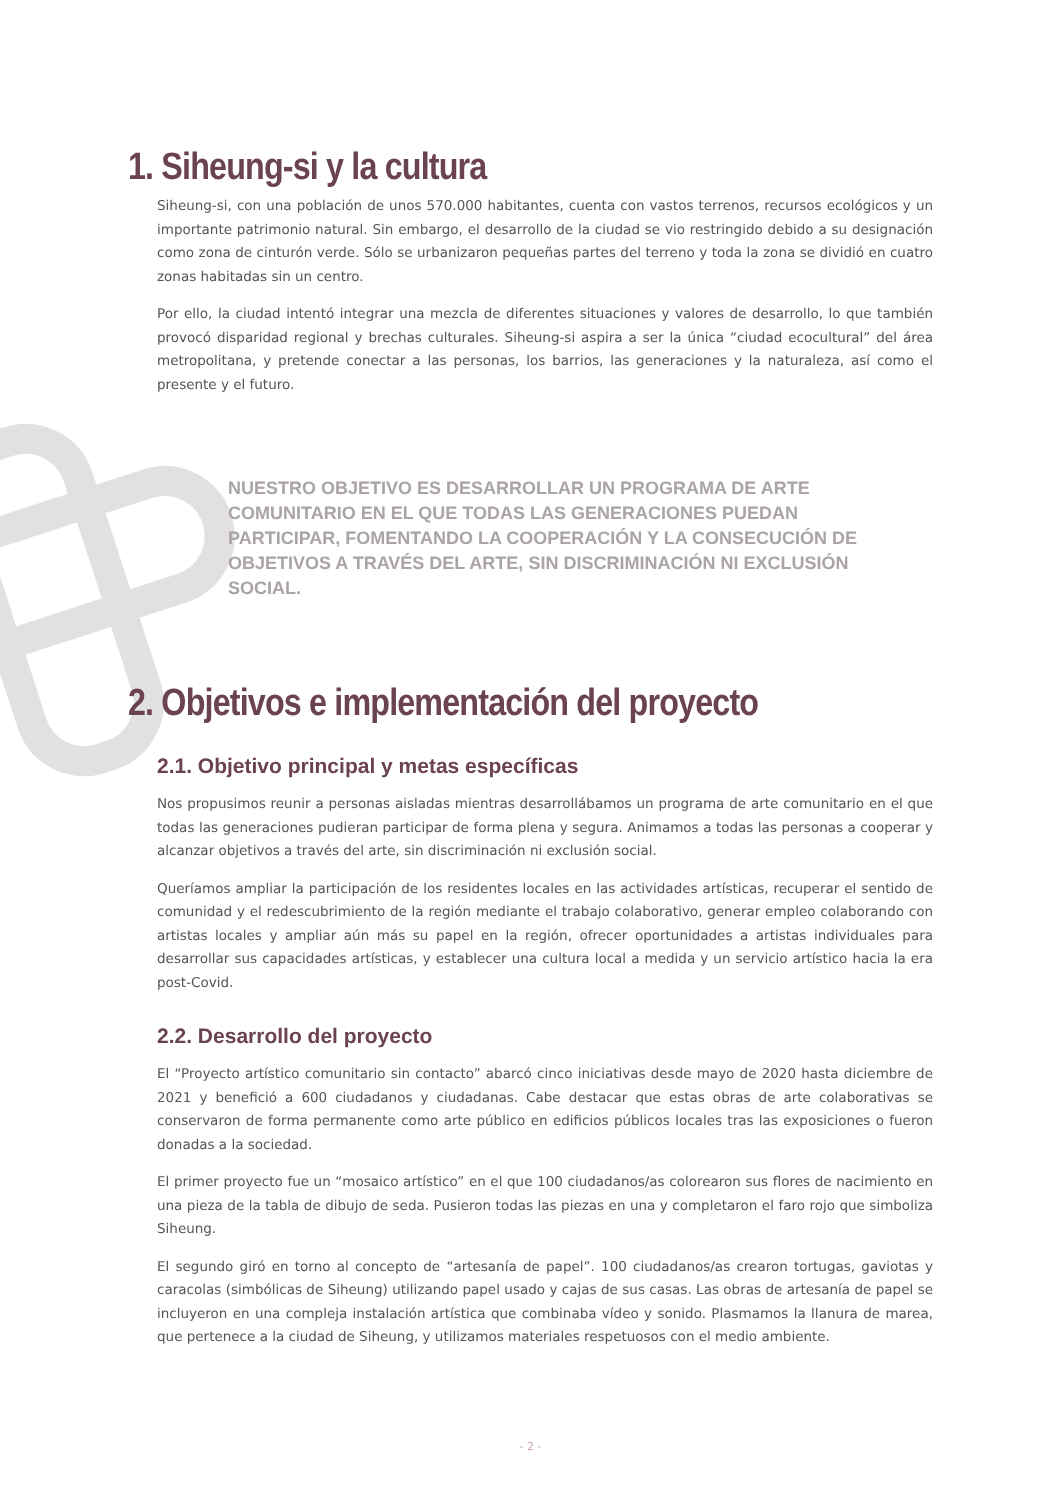1. Siheung-si y la cultura
Siheung-si, con una población de unos 570.000 habitantes, cuenta con vastos terrenos, recursos ecológicos y un importante patrimonio natural. Sin embargo, el desarrollo de la ciudad se vio restringido debido a su designación como zona de cinturón verde. Sólo se urbanizaron pequeñas partes del terreno y toda la zona se dividió en cuatro zonas habitadas sin un centro.
Por ello, la ciudad intentó integrar una mezcla de diferentes situaciones y valores de desarrollo, lo que también provocó disparidad regional y brechas culturales. Siheung-si aspira a ser la única “ciudad ecocultural” del área metropolitana, y pretende conectar a las personas, los barrios, las generaciones y la naturaleza, así como el presente y el futuro.
NUESTRO OBJETIVO ES DESARROLLAR UN PROGRAMA DE ARTE COMUNITARIO EN EL QUE TODAS LAS GENERACIONES PUEDAN PARTICIPAR, FOMENTANDO LA COOPERACIÓN Y LA CONSECUCIÓN DE OBJETIVOS A TRAVÉS DEL ARTE, SIN DISCRIMINACIÓN NI EXCLUSIÓN SOCIAL.
2. Objetivos e implementación del proyecto
2.1. Objetivo principal y metas específicas
Nos propusimos reunir a personas aisladas mientras desarrollábamos un programa de arte comunitario en el que todas las generaciones pudieran participar de forma plena y segura. Animamos a todas las personas a cooperar y alcanzar objetivos a través del arte, sin discriminación ni exclusión social.
Queríamos ampliar la participación de los residentes locales en las actividades artísticas, recuperar el sentido de comunidad y el redescubrimiento de la región mediante el trabajo colaborativo, generar empleo colaborando con artistas locales y ampliar aún más su papel en la región, ofrecer oportunidades a artistas individuales para desarrollar sus capacidades artísticas, y establecer una cultura local a medida y un servicio artístico hacia la era post-Covid.
2.2. Desarrollo del proyecto
El “Proyecto artístico comunitario sin contacto” abarcó cinco iniciativas desde mayo de 2020 hasta diciembre de 2021 y benefició a 600 ciudadanos y ciudadanas. Cabe destacar que estas obras de arte colaborativas se conservaron de forma permanente como arte público en edificios públicos locales tras las exposiciones o fueron donadas a la sociedad.
El primer proyecto fue un “mosaico artístico” en el que 100 ciudadanos/as colorearon sus flores de nacimiento en una pieza de la tabla de dibujo de seda. Pusieron todas las piezas en una y completaron el faro rojo que simboliza Siheung.
El segundo giró en torno al concepto de “artesanía de papel”. 100 ciudadanos/as crearon tortugas, gaviotas y caracolas (simbólicas de Siheung) utilizando papel usado y cajas de sus casas. Las obras de artesanía de papel se incluyeron en una compleja instalación artística que combinaba vídeo y sonido. Plasmamos la llanura de marea, que pertenece a la ciudad de Siheung, y utilizamos materiales respetuosos con el medio ambiente.
- 2 -